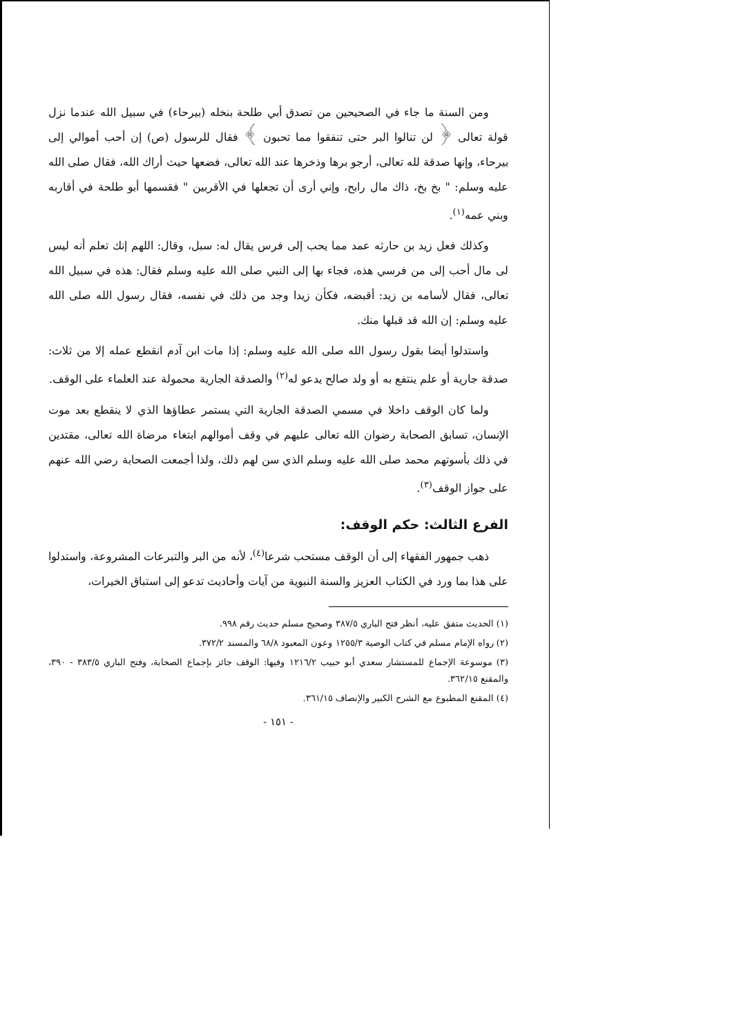ومن السنة ما جاء في الصحيحين من تصدق أبي طلحة بنخله (بيرحاء) في سبيل الله عندما نزل قولة تعالى ﴿ لن تنالوا البر حتى تنفقوا مما تحبون ﴾ فقال للرسول (ص) إن أحب أموالي إلى بيرحاء، وإنها صدقة لله تعالى، أرجو برها وذخرها عند الله تعالى، فضعها حيث أراك الله، فقال صلى الله عليه وسلم: " بخ بخ، ذاك مال رابح، وإني أرى أن تجعلها في الأقربين " فقسمها أبو طلحة في أقاربه وبني عمه<sup>(١)</sup>.
وكذلك فعل زيد بن حارثه عمد مما يحب إلى فرس يقال له: سبل، وقال: اللهم إنك تعلم أنه ليس لى مال أحب إلى من فرسي هذه، فجاء بها إلى النبي صلى الله عليه وسلم فقال: هذه في سبيل الله تعالى، فقال لأسامه بن زيد: أقبضه، فكأن زيدا وجد من ذلك في نفسه، فقال رسول الله صلى الله عليه وسلم: إن الله قد قبلها منك.
واستدلوا أيضا بقول رسول الله صلى الله عليه وسلم: إذا مات ابن آدم انقطع عمله إلا من ثلاث: صدقة جارية أو علم ينتفع به أو ولد صالح يدعو له<sup>(٢)</sup> والصدقة الجارية محمولة عند العلماء على الوقف.
ولما كان الوقف داخلا في مسمي الصدقة الجارية التي يستمر عطاؤها الذي لا ينقطع بعد موت الإنسان، تسابق الصحابة رضوان الله تعالى عليهم في وقف أموالهم ابتغاء مرضاة الله تعالى، مقتدين في ذلك بأسوتهم محمد صلى الله عليه وسلم الذي سن لهم ذلك، ولذا أجمعت الصحابة رضي الله عنهم على جواز الوقف<sup>(٣)</sup>.
الفرع الثالث: حكم الوقف:
ذهب جمهور الفقهاء إلى أن الوقف مستحب شرعا<sup>(٤)</sup>، لأنه من البر والتبرعات المشروعة، واستدلوا على هذا بما ورد في الكتاب العزيز والسنة النبوية من آيات وأحاديث تدعو إلى استباق الخيرات،
(١) الحديث متفق عليه، أنظر فتح الباري ٣٨٧/٥ وصحيح مسلم حديث رقم ٩٩٨.
(٢) رواه الإمام مسلم في كتاب الوصية ١٢٥٥/٣ وعون المعبود ٦٨/٨ والمسند ٣٧٢/٢.
(٣) موسوعة الإجماع للمستشار سعدي أبو حبيب ١٢١٦/٢ وفيها: الوقف جائز بإجماع الصحابة، وفتح الباري ٣٨٣/٥ - ٣٩٠، والمقنع ٣٦٢/١٥.
(٤) المقنع المطبوع مع الشرح الكبير والإنصاف ٣٦١/١٥.
- ١٥١ -